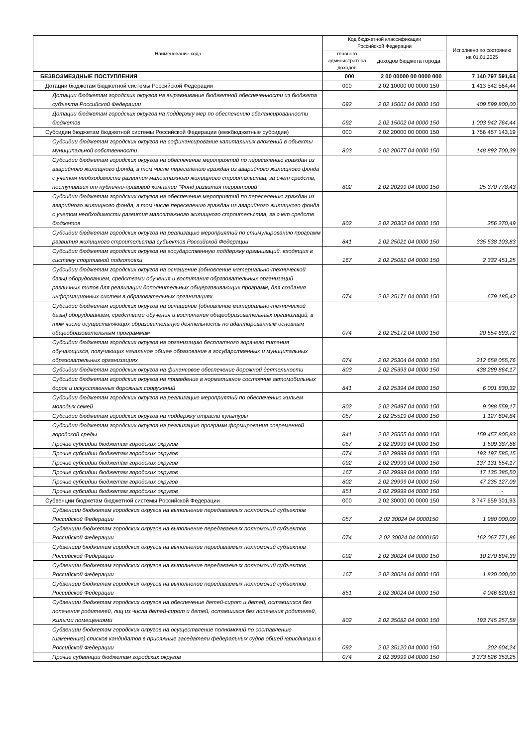| Наименование кода | Код бюджетной классификации Российской Федерации | | Исполнено по состоянию на 01.01.2025 |
| --- | --- | --- | --- |
| | главного администратора доходов | доходов бюджета города | |
| БЕЗВОЗМЕЗДНЫЕ ПОСТУПЛЕНИЯ | 000 | 2 00 00000 00 0000 000 | 7 140 797 591,64 |
| Дотации бюджетам бюджетной системы Российской Федерации | 000 | 2 02 10000 00 0000 150 | 1 413 542 564,44 |
| Дотации бюджетам городских округов на выравнивание бюджетной обеспеченности из бюджета субъекта Российской Федерации | 092 | 2 02 15001 04 0000 150 | 409 599 800,00 |
| Дотации бюджетам городских округов на поддержку мер по обеспечению сбалансированности бюджетов | 092 | 2 02 15002 04 0000 150 | 1 003 942 764,44 |
| Субсидии бюджетам бюджетной системы Российской Федерации (межбюджетные субсидии) | 000 | 2 02 20000 00 0000 150 | 1 756 457 143,19 |
| Субсидии бюджетам городских округов на софинансирование капитальных вложений в объекты муниципальной собственности | 803 | 2 02 20077 04 0000 150 | 148 892 700,39 |
| Субсидии бюджетам городских округов на обеспечение мероприятий по переселению граждан из аварийного жилищного фонда, в том числе переселению граждан из аварийного жилищного фонда с учетом необходимости развития малоэтажного жилищного строительства, за счет средств, поступивших от публично-правовой компании "Фонд развития территорий" | 802 | 2 02 20299 04 0000 150 | 25 370 778,43 |
| Субсидии бюджетам городских округов на обеспечение мероприятий по переселению граждан из аварийного жилищного фонда, в том числе переселению граждан из аварийного жилищного фонда с учетом необходимости развития малоэтажного жилищного строительства, за счет средств бюджетов | 802 | 2 02 20302 04 0000 150 | 256 270,49 |
| Субсидии бюджетам городских округов на реализацию мероприятий по стимулированию программ развития жилищного строительства субъектов Российской Федерации | 841 | 2 02 25021 04 0000 150 | 335 538 103,83 |
| Субсидии бюджетам городских округов на государственную поддержку организаций, входящих в систему спортивной подготовки | 167 | 2 02 25081 04 0000 150 | 2 332 451,25 |
| Субсидии бюджетам городских округов на оснащение (обновление материально-технической базы) оборудованием, средствами обучения и воспитания образовательных организаций различных типов для реализации дополнительных общеразвивающих программ, для создания информационных систем в образовательных организациях | 074 | 2 02 25171 04 0000 150 | 679 185,42 |
| Субсидии бюджетам городских округов на оснащение (обновление материально-технической базы) оборудованием, средствами обучения и воспитания общеобразовательных организаций, в том числе осуществляющих образовательную деятельность по адаптированным основным общеобразовательным программам | 074 | 2 02 25172 04 0000 150 | 20 554 893,72 |
| Субсидии бюджетам городских округов на организацию бесплатного горячего питания обучающихся, получающих начальное общее образование в государственных и муниципальных образовательных организациях | 074 | 2 02 25304 04 0000 150 | 212 658 055,76 |
| Субсидии бюджетам городских округов на финансовое обеспечение дорожной деятельности | 803 | 2 02 25393 04 0000 150 | 438 289 864,17 |
| Субсидии бюджетам городских округов на приведение в нормативное состояние автомобильных дорог и искусственных дорожных сооружений | 841 | 2 02 25394 04 0000 150 | 6 001 830,32 |
| Субсидии бюджетам городских округов на реализацию мероприятий по обеспечению жильем молодых семей | 802 | 2 02 25497 04 0000 150 | 9 088 559,17 |
| Субсидии бюджетам городских округов на поддержку отрасли культуры | 057 | 2 02 25519 04 0000 150 | 1 127 604,84 |
| Субсидии бюджетам городских округов на реализацию программ формирования современной городской среды | 841 | 2 02 25555 04 0000 150 | 159 457 805,83 |
| Прочие субсидии бюджетам городских округов | 057 | 2 02 29999 04 0000 150 | 1 509 387,66 |
| Прочие субсидии бюджетам городских округов | 074 | 2 02 29999 04 0000 150 | 193 197 585,15 |
| Прочие субсидии бюджетам городских округов | 092 | 2 02 29999 04 0000 150 | 137 131 554,17 |
| Прочие субсидии бюджетам городских округов | 167 | 2 02 29999 04 0000 150 | 17 135 385,50 |
| Прочие субсидии бюджетам городских округов | 802 | 2 02 29999 04 0000 150 | 47 235 127,09 |
| Прочие субсидии бюджетам городских округов | 851 | 2 02 29999 04 0000 150 | - |
| Субвенции бюджетам бюджетной системы Российской Федерации | 000 | 2 02 30000 00 0000 150 | 3 747 659 301,93 |
| Субвенции бюджетам городских округов на выполнение передаваемых полномочий субъектов Российской Федерации | 057 | 2 02 30024 04 0000150 | 1 980 000,00 |
| Субвенции бюджетам городских округов на выполнение передаваемых полномочий субъектов Российской Федерации | 074 | 2 02 30024 04 0000150 | 162 067 771,86 |
| Субвенции бюджетам городских округов на выполнение передаваемых полномочий субъектов Российской Федерации | 092 | 2 02 30024 04 0000 150 | 10 270 694,39 |
| Субвенции бюджетам городских округов на выполнение передаваемых полномочий субъектов Российской Федерации | 167 | 2 02 30024 04 0000 150 | 1 820 000,00 |
| Субвенции бюджетам городских округов на выполнение передаваемых полномочий субъектов Российской Федерации | 851 | 2 02 30024 04 0000 150 | 4 046 620,61 |
| Субвенции бюджетам городских округов на обеспечение детей-сирот и детей, оставшихся без попечения родителей, лиц из числа детей-сирот и детей, оставшихся без попечения родителей, жилыми помещениями | 802 | 2 02 35082 04 0000 150 | 193 745 257,58 |
| Субвенции бюджетам городских округов на осуществление полномочий по составлению (изменению) списков кандидатов в присяжные заседатели федеральных судов общей юрисдикции в Российской Федерации | 092 | 2 02 35120 04 0000 150 | 202 604,24 |
| Прочие субвенции бюджетам городских округов | 074 | 2 02 39999 04 0000 150 | 3 373 526 353,25 |